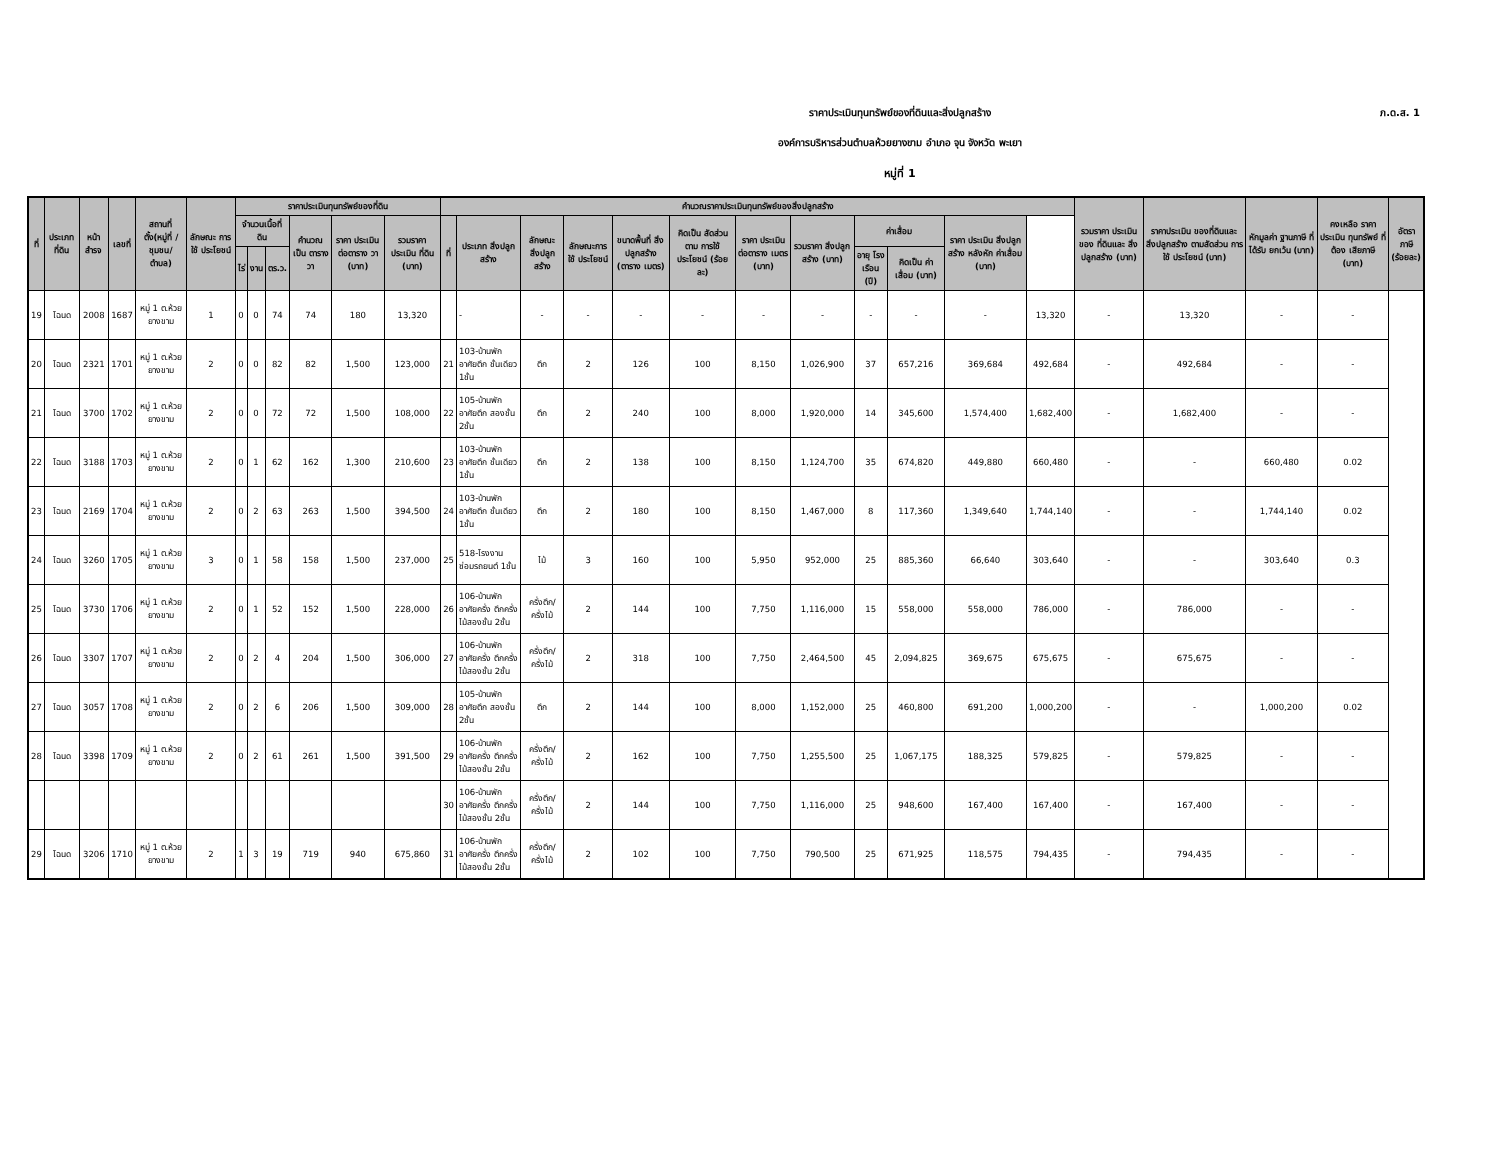ภ.ด.ส. 1
ราคาประเมินทุนทรัพย์ของที่ดินและสิ่งปลูกสร้าง
องค์การบริหารส่วนตำบลห้วยยางขาม อำเภอ จุน จังหวัด พะเยา
หมู่ที่ 1
| ที่ | ประเภท ที่ดิน | หน้า สำรจ | เลขที่ | สถานที่ ตั้ง(หมู่ที่ /ชุมชน/ ตำบล) | ลักษณะ การใช้ ประโยชน์ | ราคาประเมินทุนทรัพย์ของที่ดิน | | | | | | คำนวณราคาประเมินทุนทรัพย์ของสิ่งปลูกสร้าง | | | | | | | | | | | | รวมราคา ประเมินของ ที่ดินและ สิ่งปลูกสร้าง (บาท) | ราคาประเมิน ของที่ดินและ สิ่งปลูกสร้าง ตามสัดส่วน การใช้ ประโยชน์ (บาท) | หักมูลค่า ฐานภาษี ที่ได้รับ ยกเว้น (บาท) | คงเหลือ ราคา ประเมิน ทุนทรัพย์ ที่ต้อง เสียภาษี (บาท) | อัตราภาษี (ร้อยละ) |
| --- | --- | --- | --- | --- | --- | --- | --- | --- | --- | --- | --- | --- | --- | --- | --- | --- | --- | --- | --- | --- | --- | --- | --- | --- | --- | --- | --- | --- |
| | | | | | | จำนวนเนื้อที่ดิน | | | คำนวณ เป็น ตารางวา | ราคา ประเมิน ต่อตาราง วา (บาท) | รวมราคา ประเมิน ที่ดิน (บาท) | ที่ | ประเภท สิ่งปลูกสร้าง | ลักษณะ สิ่งปลูก สร้าง | ลักษณะการ ใช้ ประโยชน์ | ขนาดพื้นที่ สิ่งปลูกสร้าง (ตาราง เมตร) | คิดเป็น สัดส่วนตาม การใช้ ประโยชน์ (ร้อยละ) | ราคา ประเมิน ต่อตาราง เมตร (บาท) | รวมราคา สิ่งปลูก สร้าง (บาท) | ค่าเสื่อม | | ราคา ประเมิน สิ่งปลูก สร้าง หลังหัก ค่าเสื่อม (บาท) | | | | | | |
| | | | | | | ไร่ | งาน | ตร.ว. | | | | | | | | | | | | อายุ โรงเรือน (ปี) | คิดเป็น ค่าเสื่อม (บาท) | | | | | | | |
| 19 | โฉนด | 2008 | 1687 | หมู่ 1 ต.ห้วยยางขาม | 1 | 0 | 0 | 74 | 74 | 180 | 13,320 | | - | - | - | - | - | - | - | - | - | - | 13,320 | - | 13,320 | - | - | |
| 20 | โฉนด | 2321 | 1701 | หมู่ 1 ต.ห้วยยางขาม | 2 | 0 | 0 | 82 | 82 | 1,500 | 123,000 | 21 | 103-บ้านพักอาศัยตึก ชั้นเดียว 1ชั้น | ตึก | 2 | 126 | 100 | 8,150 | 1,026,900 | 37 | 657,216 | 369,684 | 492,684 | - | 492,684 | - | - | |
| 21 | โฉนด | 3700 | 1702 | หมู่ 1 ต.ห้วยยางขาม | 2 | 0 | 0 | 72 | 72 | 1,500 | 108,000 | 22 | 105-บ้านพักอาศัยตึก สองชั้น 2ชั้น | ตึก | 2 | 240 | 100 | 8,000 | 1,920,000 | 14 | 345,600 | 1,574,400 | 1,682,400 | - | 1,682,400 | - | - | |
| 22 | โฉนด | 3188 | 1703 | หมู่ 1 ต.ห้วยยางขาม | 2 | 0 | 1 | 62 | 162 | 1,300 | 210,600 | 23 | 103-บ้านพักอาศัยตึก ชั้นเดียว 1ชั้น | ตึก | 2 | 138 | 100 | 8,150 | 1,124,700 | 35 | 674,820 | 449,880 | 660,480 | - | - | 660,480 | 0.02 | |
| 23 | โฉนด | 2169 | 1704 | หมู่ 1 ต.ห้วยยางขาม | 2 | 0 | 2 | 63 | 263 | 1,500 | 394,500 | 24 | 103-บ้านพักอาศัยตึก ชั้นเดียว 1ชั้น | ตึก | 2 | 180 | 100 | 8,150 | 1,467,000 | 8 | 117,360 | 1,349,640 | 1,744,140 | - | - | 1,744,140 | 0.02 | |
| 24 | โฉนด | 3260 | 1705 | หมู่ 1 ต.ห้วยยางขาม | 3 | 0 | 1 | 58 | 158 | 1,500 | 237,000 | 25 | 518-โรงงานซ่อมรถยนต์ 1ชั้น | ไม้ | 3 | 160 | 100 | 5,950 | 952,000 | 25 | 885,360 | 66,640 | 303,640 | - | - | 303,640 | 0.3 | |
| 25 | โฉนด | 3730 | 1706 | หมู่ 1 ต.ห้วยยางขาม | 2 | 0 | 1 | 52 | 152 | 1,500 | 228,000 | 26 | 106-บ้านพักอาศัยครึ่ง ตึกครึ่งไม้สองชั้น 2ชั้น | ครึ่งตึก/ ครึ่งไม้ | 2 | 144 | 100 | 7,750 | 1,116,000 | 15 | 558,000 | 558,000 | 786,000 | - | 786,000 | - | - | |
| 26 | โฉนด | 3307 | 1707 | หมู่ 1 ต.ห้วยยางขาม | 2 | 0 | 2 | 4 | 204 | 1,500 | 306,000 | 27 | 106-บ้านพักอาศัยครึ่ง ตึกครึ่งไม้สองชั้น 2ชั้น | ครึ่งตึก/ ครึ่งไม้ | 2 | 318 | 100 | 7,750 | 2,464,500 | 45 | 2,094,825 | 369,675 | 675,675 | - | 675,675 | - | - | |
| 27 | โฉนด | 3057 | 1708 | หมู่ 1 ต.ห้วยยางขาม | 2 | 0 | 2 | 6 | 206 | 1,500 | 309,000 | 28 | 105-บ้านพักอาศัยตึก สองชั้น 2ชั้น | ตึก | 2 | 144 | 100 | 8,000 | 1,152,000 | 25 | 460,800 | 691,200 | 1,000,200 | - | - | 1,000,200 | 0.02 | |
| 28 | โฉนด | 3398 | 1709 | หมู่ 1 ต.ห้วยยางขาม | 2 | 0 | 2 | 61 | 261 | 1,500 | 391,500 | 29 | 106-บ้านพักอาศัยครึ่ง ตึกครึ่งไม้สองชั้น 2ชั้น | ครึ่งตึก/ ครึ่งไม้ | 2 | 162 | 100 | 7,750 | 1,255,500 | 25 | 1,067,175 | 188,325 | 579,825 | - | 579,825 | - | - | |
| | | | | | | | | | | | | 30 | 106-บ้านพักอาศัยครึ่ง ตึกครึ่งไม้สองชั้น 2ชั้น | ครึ่งตึก/ ครึ่งไม้ | 2 | 144 | 100 | 7,750 | 1,116,000 | 25 | 948,600 | 167,400 | 167,400 | - | 167,400 | - | - | |
| 29 | โฉนด | 3206 | 1710 | หมู่ 1 ต.ห้วยยางขาม | 2 | 1 | 3 | 19 | 719 | 940 | 675,860 | 31 | 106-บ้านพักอาศัยครึ่ง ตึกครึ่งไม้สองชั้น 2ชั้น | ครึ่งตึก/ ครึ่งไม้ | 2 | 102 | 100 | 7,750 | 790,500 | 25 | 671,925 | 118,575 | 794,435 | - | 794,435 | - | - | |